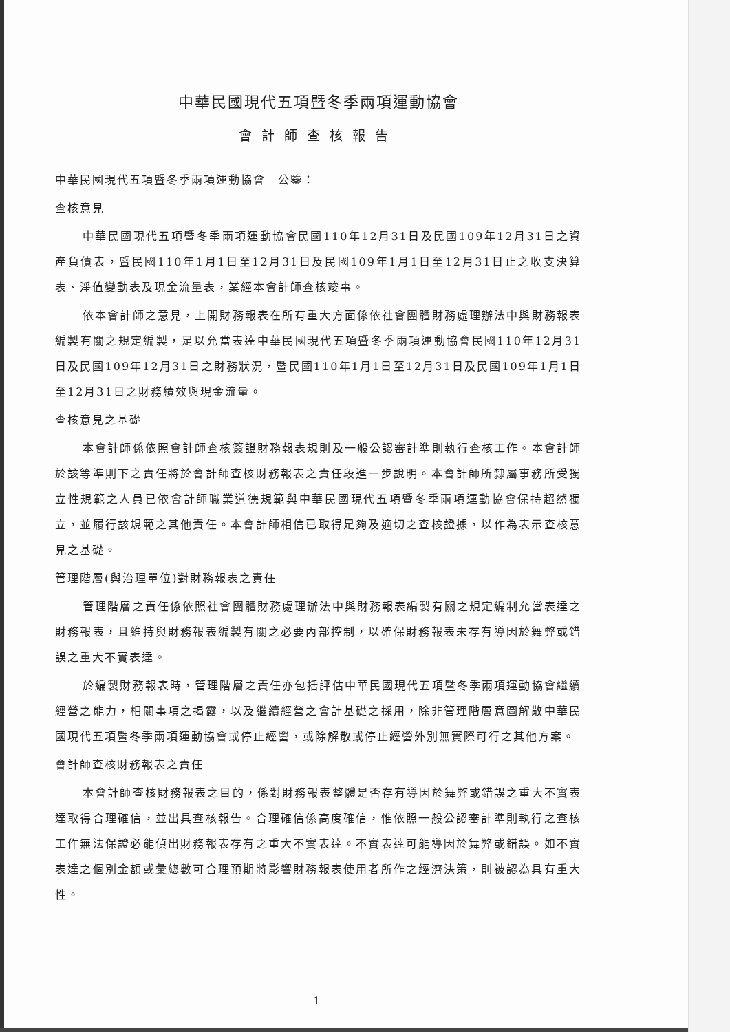中華民國現代五項暨冬季兩項運動協會
會計師查核報告
中華民國現代五項暨冬季兩項運動協會　公鑒：
查核意見
中華民國現代五項暨冬季兩項運動協會民國110年12月31日及民國109年12月31日之資產負債表，暨民國110年1月1日至12月31日及民國109年1月1日至12月31日止之收支決算表、淨值變動表及現金流量表，業經本會計師查核竣事。
依本會計師之意見，上開財務報表在所有重大方面係依社會團體財務處理辦法中與財務報表編製有關之規定編製，足以允當表達中華民國現代五項暨冬季兩項運動協會民國110年12月31日及民國109年12月31日之財務狀況，暨民國110年1月1日至12月31日及民國109年1月1日至12月31日之財務績效與現金流量。
查核意見之基礎
本會計師係依照會計師查核簽證財務報表規則及一般公認審計準則執行查核工作。本會計師於該等準則下之責任將於會計師查核財務報表之責任段進一步說明。本會計師所隸屬事務所受獨立性規範之人員已依會計師職業道德規範與中華民國現代五項暨冬季兩項運動協會保持超然獨立，並履行該規範之其他責任。本會計師相信已取得足夠及適切之查核證據，以作為表示查核意見之基礎。
管理階層(與治理單位)對財務報表之責任
管理階層之責任係依照社會團體財務處理辦法中與財務報表編製有關之規定編制允當表達之財務報表，且維持與財務報表編製有關之必要內部控制，以確保財務報表未存有導因於舞弊或錯誤之重大不實表達。
於編製財務報表時，管理階層之責任亦包括評估中華民國現代五項暨冬季兩項運動協會繼續經營之能力，相關事項之揭露，以及繼續經營之會計基礎之採用，除非管理階層意圖解散中華民國現代五項暨冬季兩項運動協會或停止經營，或除解散或停止經營外別無實際可行之其他方案。
會計師查核財務報表之責任
本會計師查核財務報表之目的，係對財務報表整體是否存有導因於舞弊或錯誤之重大不實表達取得合理確信，並出具查核報告。合理確信係高度確信，惟依照一般公認審計準則執行之查核工作無法保證必能偵出財務報表存有之重大不實表達。不實表達可能導因於舞弊或錯誤。如不實表達之個別金額或彙總數可合理預期將影響財務報表使用者所作之經濟決策，則被認為具有重大性。
1